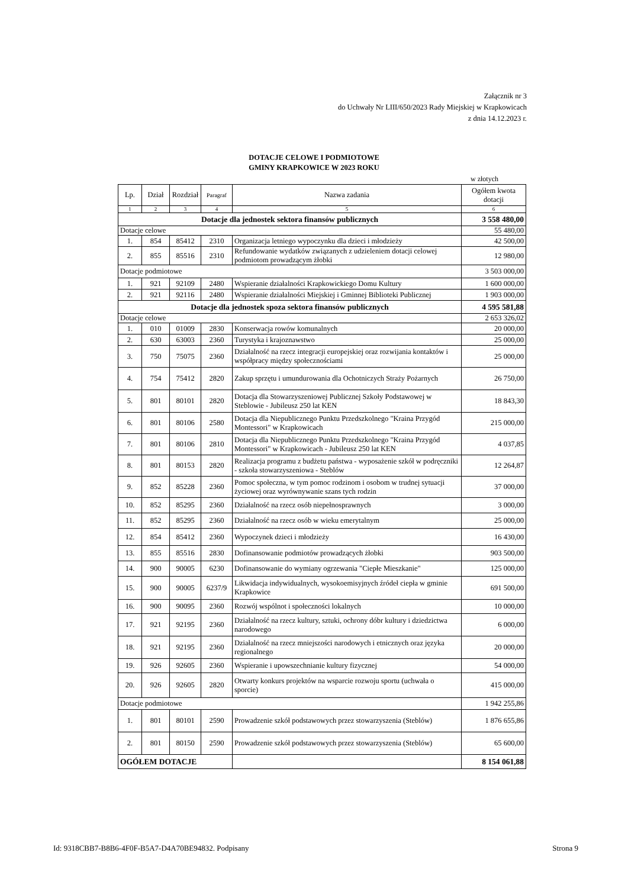Załącznik nr 3
do Uchwały Nr LIII/650/2023 Rady Miejskiej w Krapkowicach
z dnia 14.12.2023 r.
DOTACJE CELOWE I PODMIOTOWE
GMINY KRAPKOWICE W 2023 ROKU
w złotych
| Lp. | Dział | Rozdział | Paragraf | Nazwa zadania | Ogółem kwota dotacji |
| --- | --- | --- | --- | --- | --- |
| 1 | 2 | 3 | 4 | 5 | 6 |
| Dotacje dla jednostek sektora finansów publicznych | | | | | 3 558 480,00 |
| Dotacje celowe | | | | | 55 480,00 |
| 1. | 854 | 85412 | 2310 | Organizacja letniego wypoczynku dla dzieci i młodzieży | 42 500,00 |
| 2. | 855 | 85516 | 2310 | Refundowanie wydatków związanych z udzieleniem dotacji celowej podmiotom prowadzącym żłobki | 12 980,00 |
| Dotacje podmiotowe | | | | | 3 503 000,00 |
| 1. | 921 | 92109 | 2480 | Wspieranie działalności Krapkowickiego Domu Kultury | 1 600 000,00 |
| 2. | 921 | 92116 | 2480 | Wspieranie działalności Miejskiej i Gminnej Biblioteki Publicznej | 1 903 000,00 |
| Dotacje dla jednostek spoza sektora finansów publicznych | | | | | 4 595 581,88 |
| Dotacje celowe | | | | | 2 653 326,02 |
| 1. | 010 | 01009 | 2830 | Konserwacja rowów komunalnych | 20 000,00 |
| 2. | 630 | 63003 | 2360 | Turystyka i krajoznawstwo | 25 000,00 |
| 3. | 750 | 75075 | 2360 | Działalność na rzecz integracji europejskiej oraz rozwijania kontaktów i współpracy między społecznościami | 25 000,00 |
| 4. | 754 | 75412 | 2820 | Zakup sprzętu i umundurowania dla Ochotniczych Straży Pożarnych | 26 750,00 |
| 5. | 801 | 80101 | 2820 | Dotacja dla Stowarzyszeniowej Publicznej Szkoły Podstawowej w Steblowie - Jubileusz 250 lat KEN | 18 843,30 |
| 6. | 801 | 80106 | 2580 | Dotacja dla Niepublicznego Punktu Przedszkolnego "Kraina Przygód Montessori" w Krapkowicach | 215 000,00 |
| 7. | 801 | 80106 | 2810 | Dotacja dla Niepublicznego Punktu Przedszkolnego "Kraina Przygód Montessori" w Krapkowicach - Jubileusz 250 lat KEN | 4 037,85 |
| 8. | 801 | 80153 | 2820 | Realizacja programu z budżetu państwa - wyposażenie szkół w podręczniki - szkoła stowarzyszeniowa - Steblów | 12 264,87 |
| 9. | 852 | 85228 | 2360 | Pomoc społeczna, w tym pomoc rodzinom i osobom w trudnej sytuacji życiowej oraz wyrównywanie szans tych rodzin | 37 000,00 |
| 10. | 852 | 85295 | 2360 | Działalność na rzecz osób niepełnosprawnych | 3 000,00 |
| 11. | 852 | 85295 | 2360 | Działalność na rzecz osób w wieku emerytalnym | 25 000,00 |
| 12. | 854 | 85412 | 2360 | Wypoczynek dzieci i młodzieży | 16 430,00 |
| 13. | 855 | 85516 | 2830 | Dofinansowanie podmiotów prowadzących żłobki | 903 500,00 |
| 14. | 900 | 90005 | 6230 | Dofinansowanie do wymiany ogrzewania "Ciepłe Mieszkanie" | 125 000,00 |
| 15. | 900 | 90005 | 6237/9 | Likwidacja indywidualnych, wysokoemisyjnych źródeł ciepła w gminie Krapkowice | 691 500,00 |
| 16. | 900 | 90095 | 2360 | Rozwój wspólnot i społeczności lokalnych | 10 000,00 |
| 17. | 921 | 92195 | 2360 | Działalność na rzecz kultury, sztuki, ochrony dóbr kultury i dziedzictwa narodowego | 6 000,00 |
| 18. | 921 | 92195 | 2360 | Działalność na rzecz mniejszości narodowych i etnicznych oraz języka regionalnego | 20 000,00 |
| 19. | 926 | 92605 | 2360 | Wspieranie i upowszechnianie kultury fizycznej | 54 000,00 |
| 20. | 926 | 92605 | 2820 | Otwarty konkurs projektów na wsparcie rozwoju sportu (uchwała o sporcie) | 415 000,00 |
| Dotacje podmiotowe | | | | | 1 942 255,86 |
| 1. | 801 | 80101 | 2590 | Prowadzenie szkół podstawowych przez stowarzyszenia (Steblów) | 1 876 655,86 |
| 2. | 801 | 80150 | 2590 | Prowadzenie szkół podstawowych przez stowarzyszenia (Steblów) | 65 600,00 |
| OGÓŁEM DOTACJE | | | | | 8 154 061,88 |
Id: 9318CBB7-B8B6-4F0F-B5A7-D4A70BE94832. Podpisany Strona 9